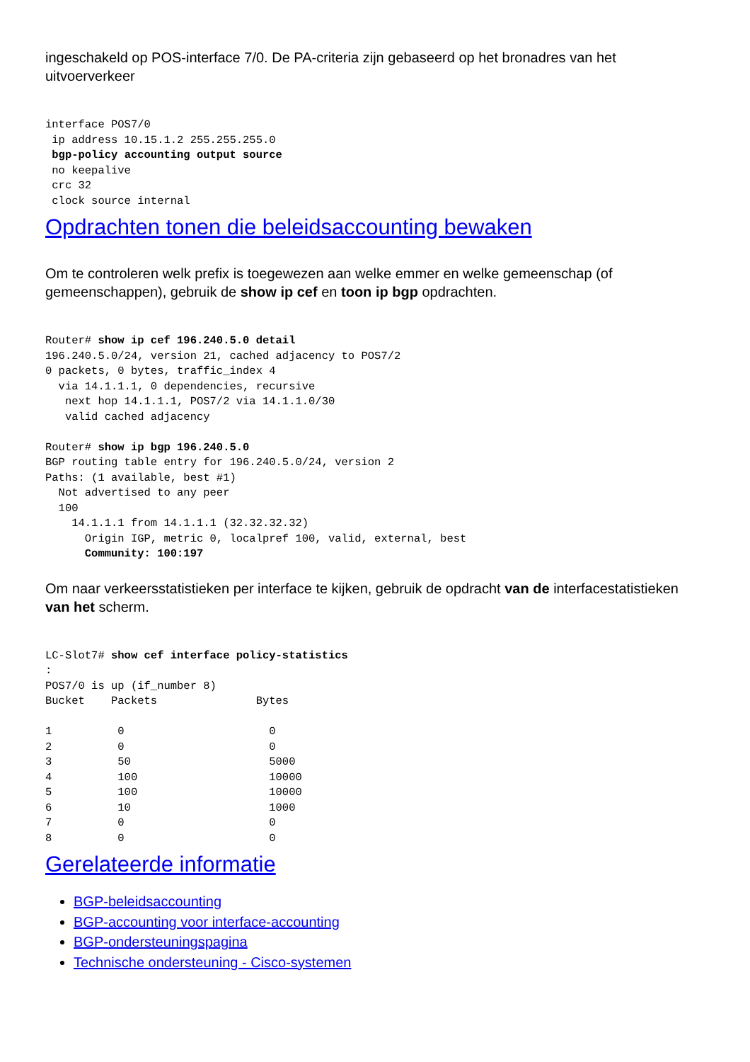ingeschakeld op POS-interface 7/0. De PA-criteria zijn gebaseerd op het bronadres van het uitvoerverkeer
interface POS7/0
 ip address 10.15.1.2 255.255.255.0
 bgp-policy accounting output source
 no keepalive
 crc 32
 clock source internal
Opdrachten tonen die beleidsaccounting bewaken
Om te controleren welk prefix is toegewezen aan welke emmer en welke gemeenschap (of gemeenschappen), gebruik de show ip cef en toon ip bgp opdrachten.
Router# show ip cef 196.240.5.0 detail
196.240.5.0/24, version 21, cached adjacency to POS7/2
0 packets, 0 bytes, traffic_index 4
  via 14.1.1.1, 0 dependencies, recursive
   next hop 14.1.1.1, POS7/2 via 14.1.1.0/30
   valid cached adjacency

Router# show ip bgp 196.240.5.0
BGP routing table entry for 196.240.5.0/24, version 2
Paths: (1 available, best #1)
  Not advertised to any peer
  100
    14.1.1.1 from 14.1.1.1 (32.32.32.32)
      Origin IGP, metric 0, localpref 100, valid, external, best
      Community: 100:197
Om naar verkeersstatistieken per interface te kijken, gebruik de opdracht van de interfacestatistieken van het scherm.
LC-Slot7# show cef interface policy-statistics
:
POS7/0 is up (if_number 8)
Bucket    Packets               Bytes

1          0                      0
2          0                      0
3          50                     5000
4          100                    10000
5          100                    10000
6          10                     1000
7          0                      0
8          0                      0
Gerelateerde informatie
BGP-beleidsaccounting
BGP-accounting voor interface-accounting
BGP-ondersteuningspagina
Technische ondersteuning - Cisco-systemen